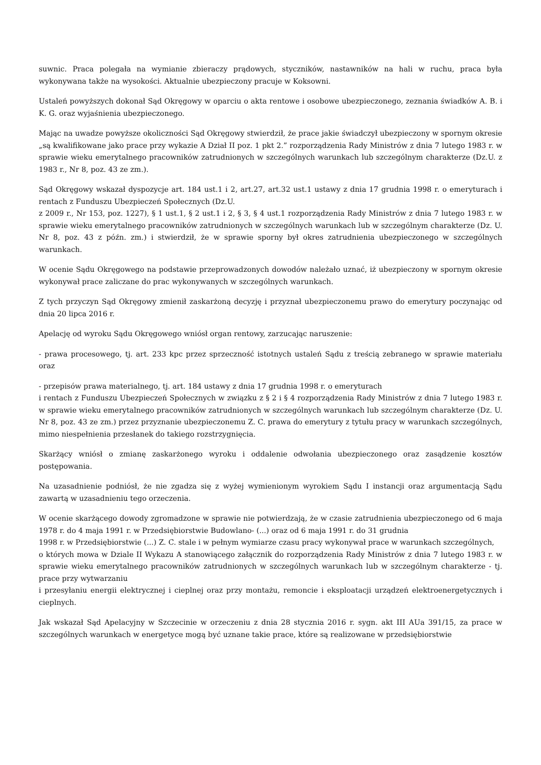suwnic. Praca polegała na wymianie zbieraczy prądowych, styczników, nastawników na hali w ruchu, praca była wykonywana także na wysokości. Aktualnie ubezpieczony pracuje w Koksowni.
Ustaleń powyższych dokonał Sąd Okręgowy w oparciu o akta rentowe i osobowe ubezpieczonego, zeznania świadków A. B. i K. G. oraz wyjaśnienia ubezpieczonego.
Mając na uwadze powyższe okoliczności Sąd Okręgowy stwierdził, że prace jakie świadczył ubezpieczony w spornym okresie „są kwalifikowane jako prace przy wykazie A Dział II poz. 1 pkt 2.” rozporządzenia Rady Ministrów z dnia 7 lutego 1983 r. w sprawie wieku emerytalnego pracowników zatrudnionych w szczególnych warunkach lub szczególnym charakterze (Dz.U. z 1983 r., Nr 8, poz. 43 ze zm.).
Sąd Okręgowy wskazał dyspozycje art. 184 ust.1 i 2, art.27, art.32 ust.1 ustawy z dnia 17 grudnia 1998 r. o emeryturach i rentach z Funduszu Ubezpieczeń Społecznych (Dz.U.
z 2009 r., Nr 153, poz. 1227), § 1 ust.1, § 2 ust.1 i 2, § 3, § 4 ust.1 rozporządzenia Rady Ministrów z dnia 7 lutego 1983 r. w sprawie wieku emerytalnego pracowników zatrudnionych w szczególnych warunkach lub w szczególnym charakterze (Dz. U. Nr 8, poz. 43 z późn. zm.) i stwierdził, że w sprawie sporny był okres zatrudnienia ubezpieczonego w szczególnych warunkach.
W ocenie Sądu Okręgowego na podstawie przeprowadzonych dowodów należało uznać, iż ubezpieczony w spornym okresie wykonywał prace zaliczane do prac wykonywanych w szczególnych warunkach.
Z tych przyczyn Sąd Okręgowy zmienił zaskarżoną decyzję i przyznał ubezpieczonemu prawo do emerytury poczynając od dnia 20 lipca 2016 r.
Apelację od wyroku Sądu Okręgowego wniósł organ rentowy, zarzucając naruszenie:
- prawa procesowego, tj. art. 233 kpc przez sprzeczność istotnych ustaleń Sądu z treścią zebranego w sprawie materiału oraz
- przepisów prawa materialnego, tj. art. 184 ustawy z dnia 17 grudnia 1998 r. o emeryturach
i rentach z Funduszu Ubezpieczeń Społecznych w związku z § 2 i § 4 rozporządzenia Rady Ministrów z dnia 7 lutego 1983 r. w sprawie wieku emerytalnego pracowników zatrudnionych w szczególnych warunkach lub szczególnym charakterze (Dz. U. Nr 8, poz. 43 ze zm.) przez przyznanie ubezpieczonemu Z. C. prawa do emerytury z tytułu pracy w warunkach szczególnych, mimo niespełnienia przesłanek do takiego rozstrzygnięcia.
Skarżący wniósł o zmianę zaskarżonego wyroku i oddalenie odwołania ubezpieczonego oraz zasądzenie kosztów postępowania.
Na uzasadnienie podniósł, że nie zgadza się z wyżej wymienionym wyrokiem Sądu I instancji oraz argumentacją Sądu zawartą w uzasadnieniu tego orzeczenia.
W ocenie skarżącego dowody zgromadzone w sprawie nie potwierdzają, że w czasie zatrudnienia ubezpieczonego od 6 maja 1978 r. do 4 maja 1991 r. w Przedsiębiorstwie Budowlano- (...) oraz od 6 maja 1991 r. do 31 grudnia
1998 r. w Przedsiębiorstwie (...) Z. C. stale i w pełnym wymiarze czasu pracy wykonywał prace w warunkach szczególnych,
o których mowa w Dziale II Wykazu A stanowiącego załącznik do rozporządzenia Rady Ministrów z dnia 7 lutego 1983 r. w sprawie wieku emerytalnego pracowników zatrudnionych w szczególnych warunkach lub w szczególnym charakterze - tj. prace przy wytwarzaniu
i przesyłaniu energii elektrycznej i cieplnej oraz przy montażu, remoncie i eksploatacji urządzeń elektroenergetycznych i cieplnych.
Jak wskazał Sąd Apelacyjny w Szczecinie w orzeczeniu z dnia 28 stycznia 2016 r. sygn. akt III AUa 391/15, za prace w szczególnych warunkach w energetyce mogą być uznane takie prace, które są realizowane w przedsiębiorstwie